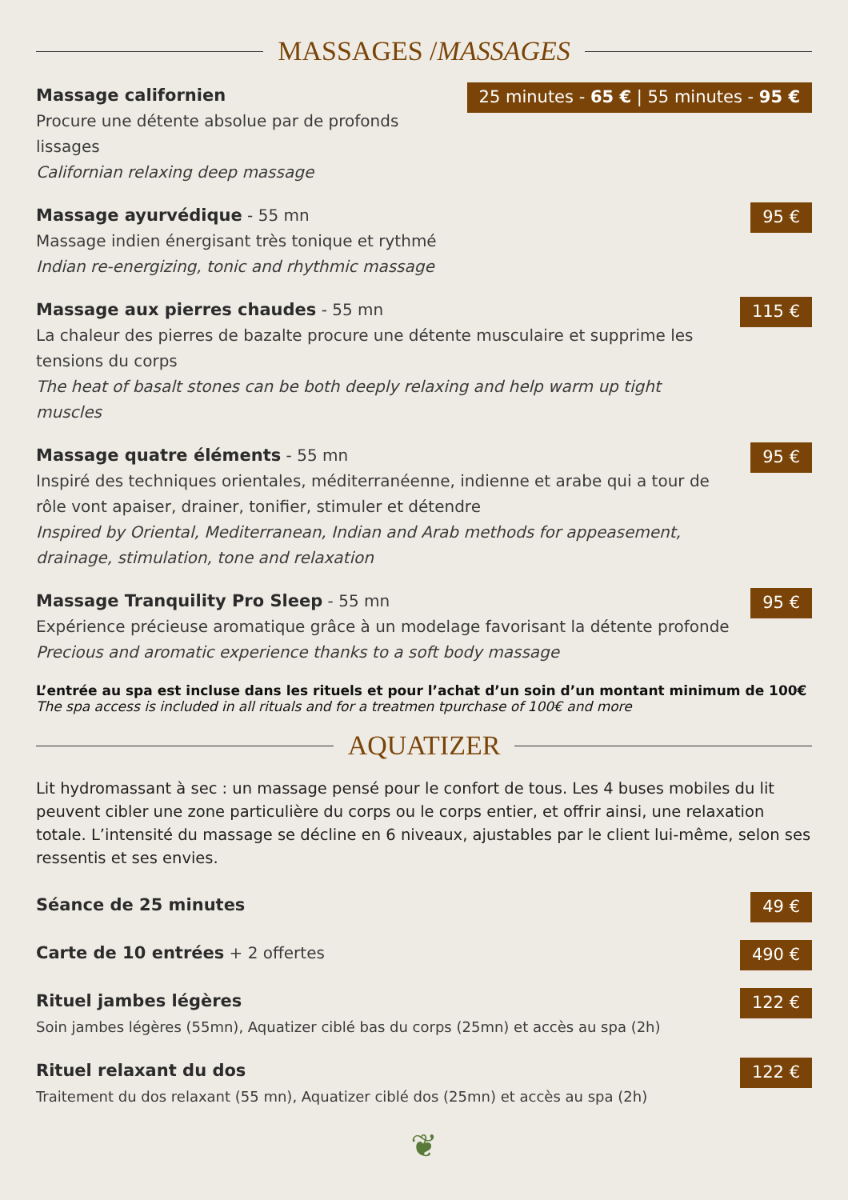MASSAGES / MASSAGES
Massage californien
Procure une détente absolue par de profonds lissages
Californian relaxing deep massage
25 minutes - 65 € | 55 minutes - 95 €
Massage ayurvédique - 55 mn
Massage indien énergisant très tonique et rythmé
Indian re-energizing, tonic and rhythmic massage
95 €
Massage aux pierres chaudes - 55 mn
La chaleur des pierres de bazalte procure une détente musculaire et supprime les tensions du corps
The heat of basalt stones can be both deeply relaxing and help warm up tight muscles
115 €
Massage quatre éléments - 55 mn
Inspiré des techniques orientales, méditerranéenne, indienne et arabe qui a tour de rôle vont apaiser, drainer, tonifier, stimuler et détendre
Inspired by Oriental, Mediterranean, Indian and Arab methods for appeasement, drainage, stimulation, tone and relaxation
95 €
Massage Tranquility Pro Sleep - 55 mn
Expérience précieuse aromatique grâce à un modelage favorisant la détente profonde
Precious and aromatic experience thanks to a soft body massage
95 €
L’entrée au spa est incluse dans les rituels et pour l’achat d’un soin d’un montant minimum de 100€
The spa access is included in all rituals and for a treatmen tpurchase of 100€ and more
AQUATIZER
Lit hydromassant à sec : un massage pensé pour le confort de tous. Les 4 buses mobiles du lit peuvent cibler une zone particulière du corps ou le corps entier, et offrir ainsi, une relaxation totale. L’intensité du massage se décline en 6 niveaux, ajustables par le client lui-même, selon ses ressentis et ses envies.
Séance de 25 minutes
49 €
Carte de 10 entrées + 2 offertes
490 €
Rituel jambes légères
Soin jambes légères (55mn), Aquatizer ciblé bas du corps (25mn) et accès au spa (2h)
122 €
Rituel relaxant du dos
Traitement du dos relaxant (55 mn), Aquatizer ciblé dos (25mn) et accès au spa (2h)
122 €
❦